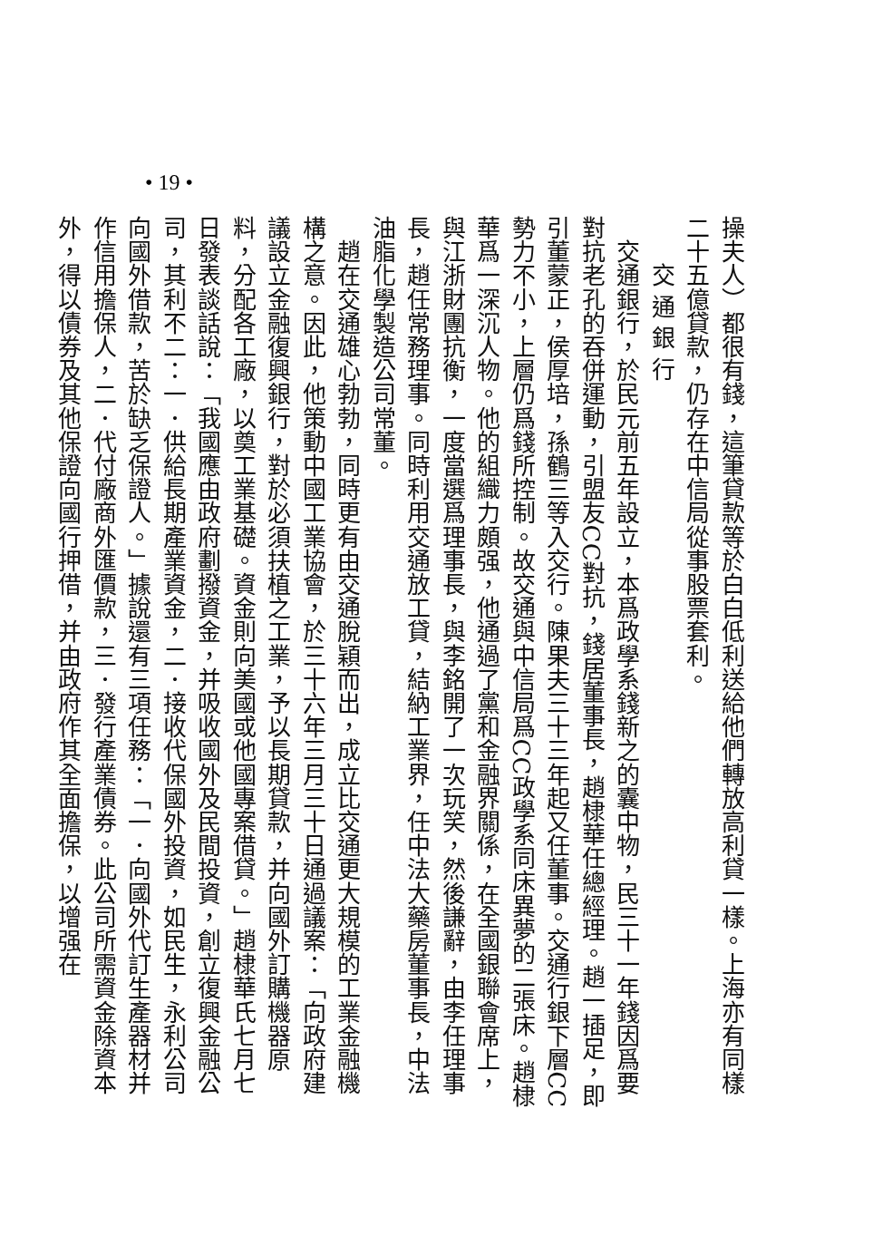操夫人）都很有錢，這筆貸款等於白白低利送給他們轉放高利貸一樣。上海亦有同樣二十五億貸款，仍存在中信局從事股票套利。
交 通 銀 行
　交通銀行，於民元前五年設立，本爲政學系錢新之的囊中物，民三十一年錢因爲要對抗老孔的吞併運動，引盟友CC對抗，錢居董事長，趙棣華任總經理。趙一插足，即引董蒙正，侯厚培，孫鶴三等入交行。陳果夫三十三年起又任董事。交通行銀下層CC勢力不小，上層仍爲錢所控制。故交通與中信局爲CC政學系同床異夢的二張床。趙棣華爲一深沉人物。他的組織力頗强，他通過了黨和金融界關係，在全國銀聯會席上，與江浙財團抗衡，一度當選爲理事長，與李銘開了一次玩笑，然後謙辭，由李任理事長，趙任常務理事。同時利用交通放工貸，結納工業界，任中法大藥房董事長，中法油脂化學製造公司常董。
　趙在交通雄心勃勃，同時更有由交通脫穎而出，成立比交通更大規模的工業金融機構之意。因此，他策動中國工業協會，於三十六年三月三十日通過議案：「向政府建議設立金融復興銀行，對於必須扶植之工業，予以長期貸款，并向國外訂購機器原料，分配各工廠，以奠工業基礎。資金則向美國或他國專案借貸。」趙棣華氏七月七日發表談話說：「我國應由政府劃撥資金，并吸收國外及民間投資，創立復興金融公司，其利不二：一．供給長期產業資金，二．接收代保國外投資，如民生，永利公司向國外借款，苦於缺乏保證人。」據說還有三項任務：「一．向國外代訂生產器材并作信用擔保人，二．代付廠商外匯價款，三．發行產業債券。此公司所需資金除資本外，得以債券及其他保證向國行押借，并由政府作其全面擔保，以增强在
• 19 •